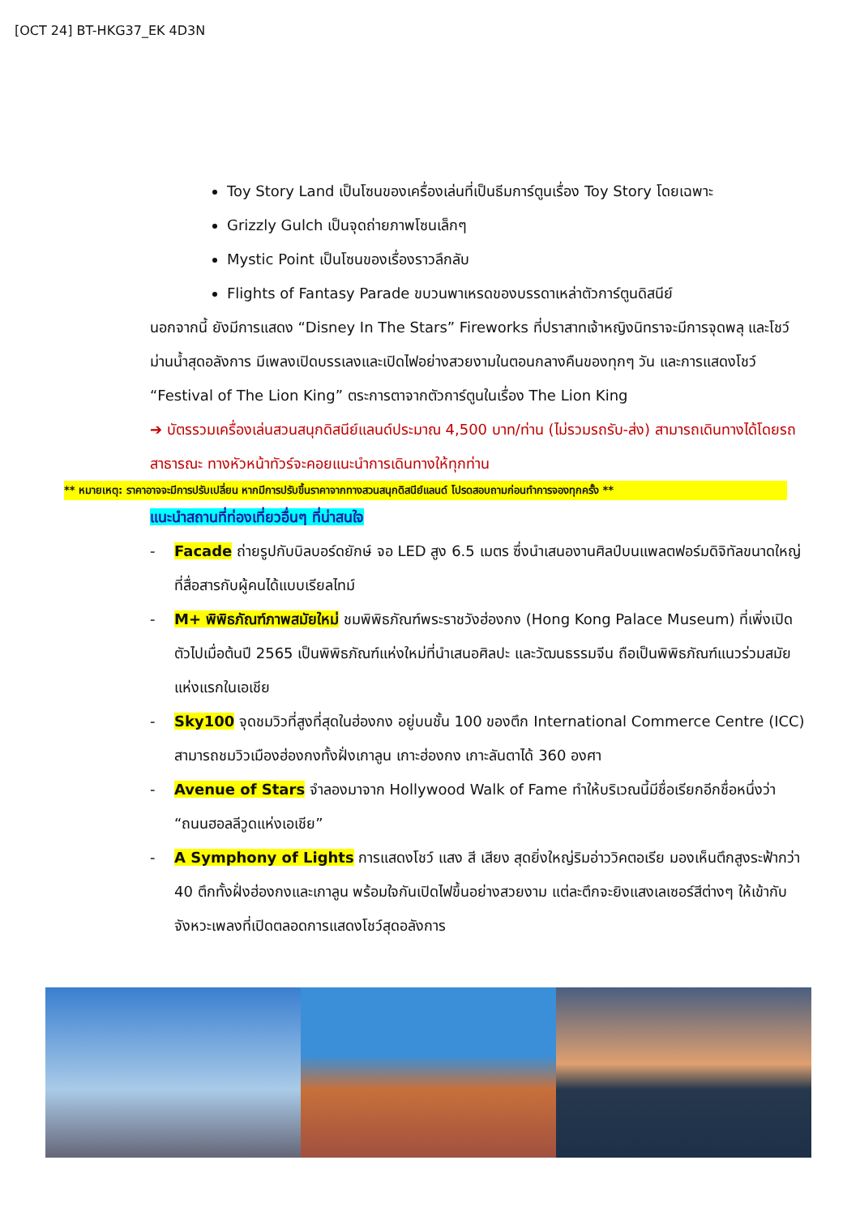[OCT 24] BT-HKG37_EK 4D3N
Toy Story Land เป็นโซนของเครื่องเล่นที่เป็นธีมการ์ตูนเรื่อง Toy Story โดยเฉพาะ
Grizzly Gulch เป็นจุดถ่ายภาพโซนเล็กๆ
Mystic Point เป็นโซนของเรื่องราวลึกลับ
Flights of Fantasy Parade ขบวนพาเหรดของบรรดาเหล่าตัวการ์ตูนดิสนีย์
นอกจากนี้ ยังมีการแสดง “Disney In The Stars” Fireworks ที่ปราสาทเจ้าหญิงนิทราจะมีการจุดพลุ และโชว์ม่านน้ำสุดอลังการ มีเพลงเปิดบรรเลงและเปิดไฟอย่างสวยงามในตอนกลางคืนของทุกๆ วัน และการแสดงโชว์ “Festival of The Lion King” ตระการตาจากตัวการ์ตูนในเรื่อง The Lion King
➔ บัตรรวมเครื่องเล่นสวนสนุกดิสนีย์แลนด์ประมาณ 4,500 บาท/ท่าน (ไม่รวมรถรับ-ส่ง) สามารถเดินทางได้โดยรถสาธารณะ ทางหัวหน้าทัวร์จะคอยแนะนำการเดินทางให้ทุกท่าน
** หมายเหตุ: ราคาอาจจะมีการปรับเปลี่ยน หากมีการปรับขึ้นราคาจากทางสวนสนุกดิสนีย์แลนด์ โปรดสอบถามก่อนทำการจองทุกครั้ง **
แนะนำสถานที่ท่องเที่ยวอื่นๆ ที่น่าสนใจ
- Facade ถ่ายรูปกับบิลบอร์ดยักษ์ จอ LED สูง 6.5 เมตร ซึ่งนำเสนองานศิลป์บนแพลตฟอร์มดิจิทัลขนาดใหญ่ที่สื่อสารกับผู้คนได้แบบเรียลไทม์
- M+ พิพิธภัณฑ์ภาพสมัยใหม่ ชมพิพิธภัณฑ์พระราชวังฮ่องกง (Hong Kong Palace Museum) ที่เพิ่งเปิดตัวไปเมื่อต้นปี 2565 เป็นพิพิธภัณฑ์แห่งใหม่ที่นำเสนอศิลปะ และวัฒนธรรมจีน ถือเป็นพิพิธภัณฑ์แนวร่วมสมัยแห่งแรกในเอเชีย
- Sky100 จุดชมวิวที่สูงที่สุดในฮ่องกง อยู่บนชั้น 100 ของตึก International Commerce Centre (ICC) สามารถชมวิวเมืองฮ่องกงทั้งฝั่งเกาลูน เกาะฮ่องกง เกาะลันตาได้ 360 องศา
- Avenue of Stars จำลองมาจาก Hollywood Walk of Fame ทำให้บริเวณนี้มีชื่อเรียกอีกชื่อหนึ่งว่า “ถนนฮอลลีวูดแห่งเอเชีย”
- A Symphony of Lights การแสดงโชว์ แสง สี เสียง สุดยิ่งใหญ่ริมอ่าววิคตอเรีย มองเห็นตึกสูงระฟ้ากว่า 40 ตึกทั้งฝั่งฮ่องกงและเกาลูน พร้อมใจกันเปิดไฟขึ้นอย่างสวยงาม แต่ละตึกจะยิงแสงเลเซอร์สีต่างๆ ให้เข้ากับจังหวะเพลงที่เปิดตลอดการแสดงโชว์สุดอลังการ